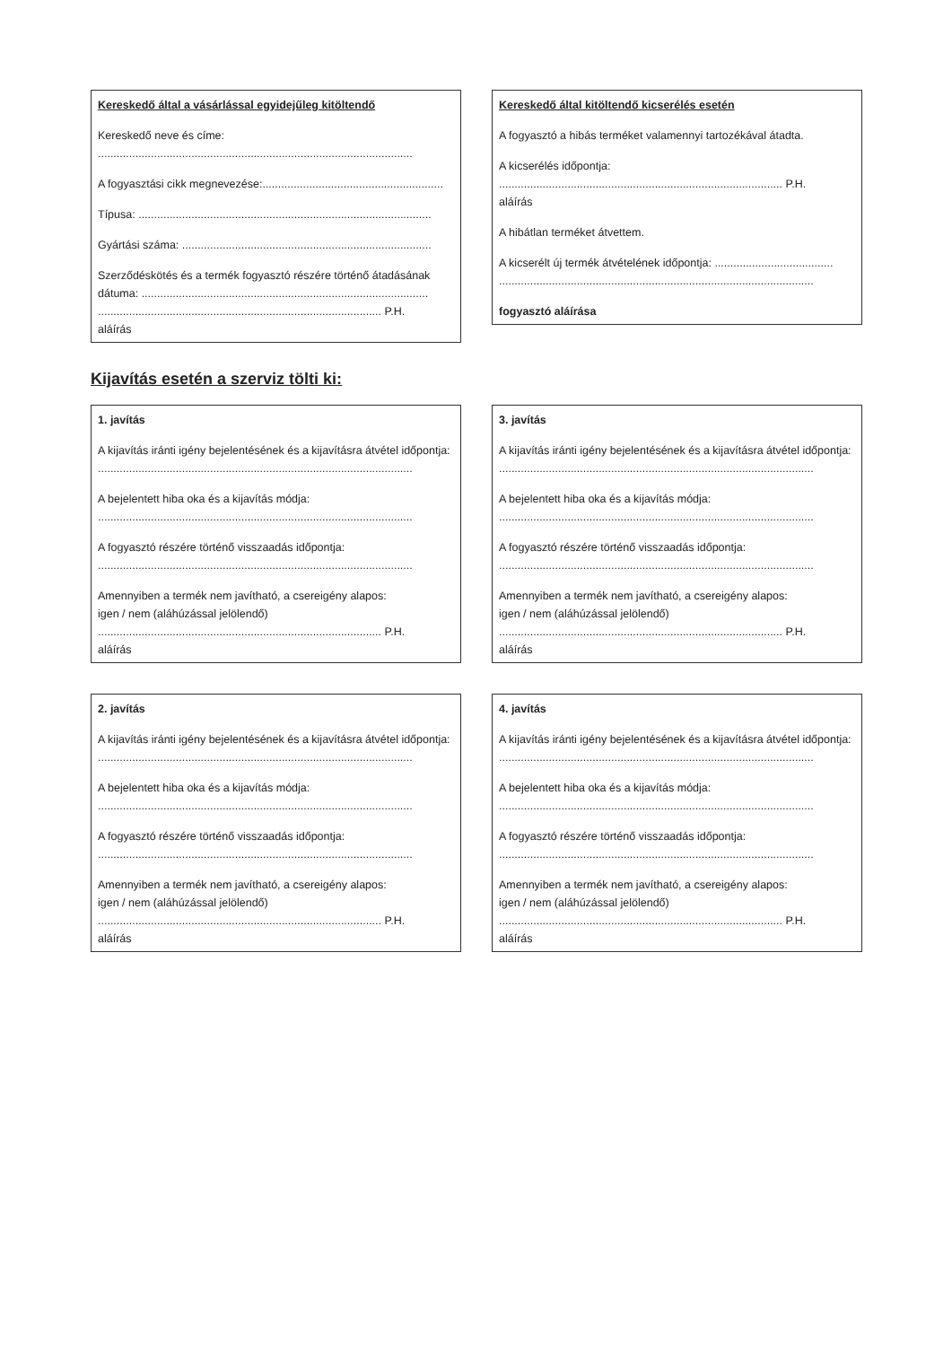Kereskedő által a vásárlással egyidejűleg kitöltendő
Kereskedő neve és címe:
.....................................................................................................
A fogyasztási cikk megnevezése:..........................................................
Típusa: ..............................................................................................
Gyártási száma: ................................................................................
Szerződéskötés és a termék fogyasztó részére történő átadásának dátuma: ............................................................................................
........................................................................................... P.H.
aláírás
Kereskedő által kitöltendő kicserélés esetén
A fogyasztó a hibás terméket valamennyi tartozékával átadta.
A kicserélés időpontja:
........................................................................................... P.H.
aláírás
A hibátlan terméket átvettem.
A kicserélt új termék átvételének időpontja: ......................................
.....................................................................................................
fogyasztó aláírása
Kijavítás esetén a szerviz tölti ki:
1. javítás
A kijavítás iránti igény bejelentésének és a kijavításra átvétel időpontja:
.....................................................................................................
A bejelentett hiba oka és a kijavítás módja:
.....................................................................................................
A fogyasztó részére történő visszaadás időpontja:
.....................................................................................................
Amennyiben a termék nem javítható, a csereigény alapos:
igen / nem (aláhúzással jelölendő)
........................................................................................... P.H.
aláírás
3. javítás
A kijavítás iránti igény bejelentésének és a kijavításra átvétel időpontja:
.....................................................................................................
A bejelentett hiba oka és a kijavítás módja:
.....................................................................................................
A fogyasztó részére történő visszaadás időpontja:
.....................................................................................................
Amennyiben a termék nem javítható, a csereigény alapos:
igen / nem (aláhúzással jelölendő)
........................................................................................... P.H.
aláírás
2. javítás
A kijavítás iránti igény bejelentésének és a kijavításra átvétel időpontja:
.....................................................................................................
A bejelentett hiba oka és a kijavítás módja:
.....................................................................................................
A fogyasztó részére történő visszaadás időpontja:
.....................................................................................................
Amennyiben a termék nem javítható, a csereigény alapos:
igen / nem (aláhúzással jelölendő)
........................................................................................... P.H.
aláírás
4. javítás
A kijavítás iránti igény bejelentésének és a kijavításra átvétel időpontja:
.....................................................................................................
A bejelentett hiba oka és a kijavítás módja:
.....................................................................................................
A fogyasztó részére történő visszaadás időpontja:
.....................................................................................................
Amennyiben a termék nem javítható, a csereigény alapos:
igen / nem (aláhúzással jelölendő)
........................................................................................... P.H.
aláírás